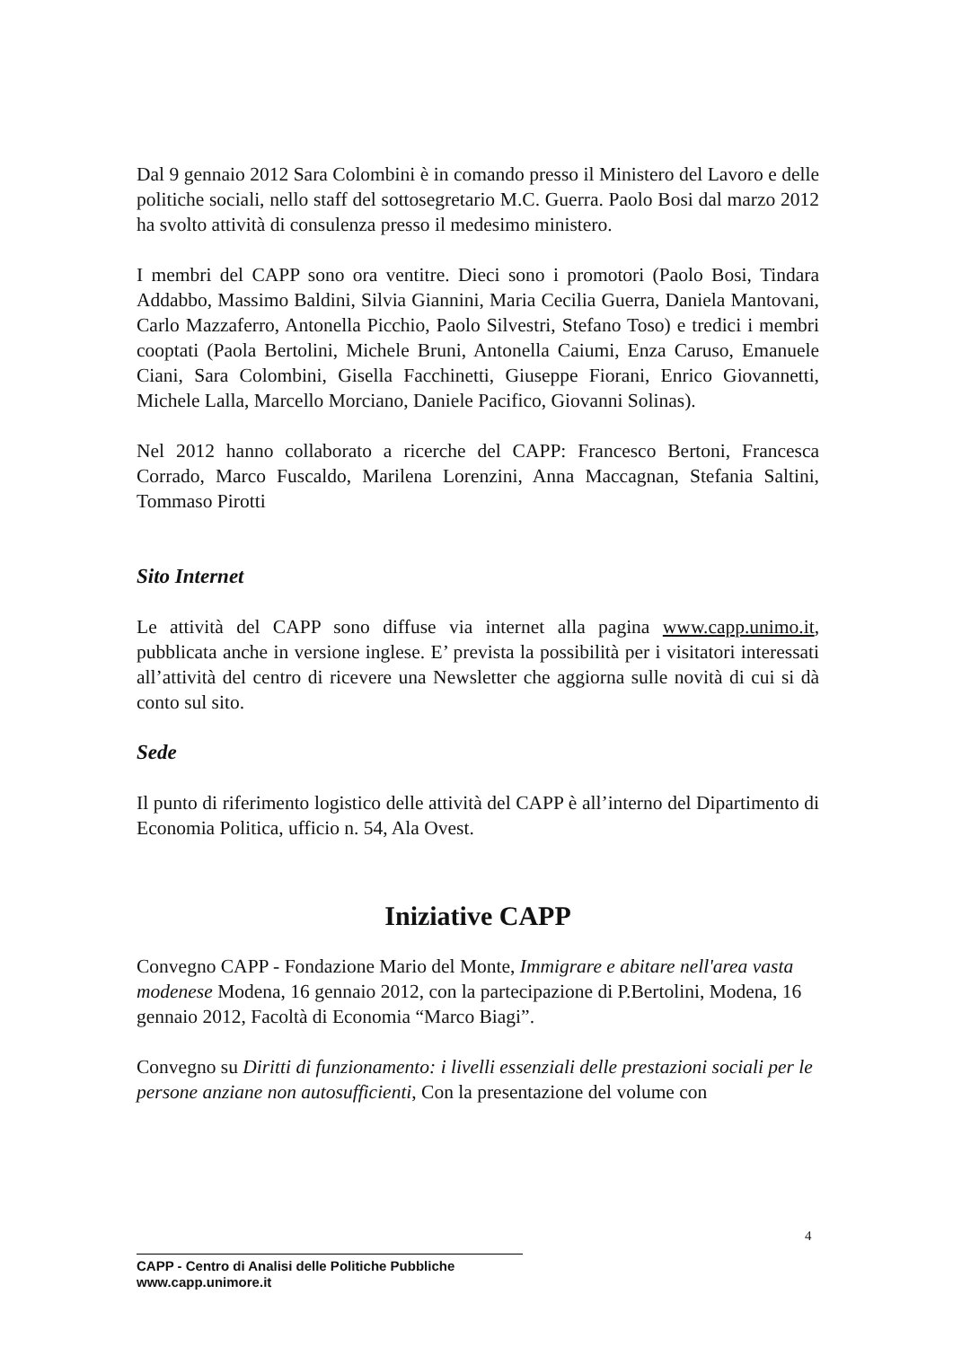Dal 9 gennaio 2012 Sara Colombini è in comando presso il Ministero del Lavoro e delle politiche sociali, nello staff del sottosegretario M.C. Guerra. Paolo Bosi dal marzo 2012 ha svolto attività di consulenza presso il medesimo ministero.
I membri del CAPP sono ora ventitre. Dieci sono i promotori (Paolo Bosi, Tindara Addabbo, Massimo Baldini, Silvia Giannini, Maria Cecilia Guerra, Daniela Mantovani, Carlo Mazzaferro, Antonella Picchio, Paolo Silvestri, Stefano Toso) e tredici i membri cooptati (Paola Bertolini, Michele Bruni, Antonella Caiumi, Enza Caruso, Emanuele Ciani, Sara Colombini, Gisella Facchinetti, Giuseppe Fiorani, Enrico Giovannetti, Michele Lalla, Marcello Morciano, Daniele Pacifico, Giovanni Solinas).
Nel 2012 hanno collaborato a ricerche del CAPP: Francesco Bertoni, Francesca Corrado, Marco Fuscaldo, Marilena Lorenzini, Anna Maccagnan, Stefania Saltini, Tommaso Pirotti
Sito Internet
Le attività del CAPP sono diffuse via internet alla pagina www.capp.unimo.it, pubblicata anche in versione inglese. E’ prevista la possibilità per i visitatori interessati all’attività del centro di ricevere una Newsletter che aggiorna sulle novità di cui si dà conto sul sito.
Sede
Il punto di riferimento logistico delle attività del CAPP è all’interno del Dipartimento di Economia Politica, ufficio n. 54, Ala Ovest.
Iniziative CAPP
Convegno CAPP - Fondazione Mario del Monte, Immigrare e abitare nell'area vasta modenese Modena, 16 gennaio 2012, con la partecipazione di P.Bertolini, Modena, 16 gennaio 2012, Facoltà di Economia “Marco Biagi”.
Convegno su Diritti di funzionamento: i livelli essenziali delle prestazioni sociali per le persone anziane non autosufficienti, Con la presentazione del volume con
4
CAPP - Centro di Analisi delle Politiche Pubbliche
www.capp.unimore.it